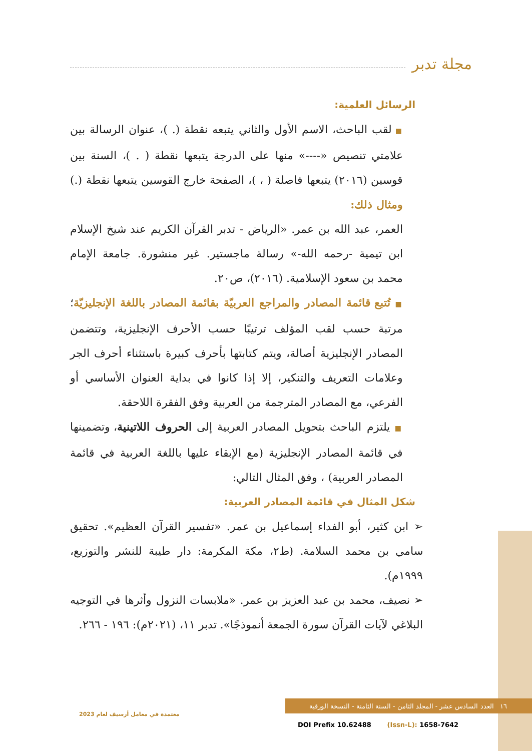مجلة تدبر
الرسائل العلمية:
■ لقب الباحث، الاسم الأول والثاني يتبعه نقطة (. )، عنوان الرسالة بين علامتي تنصيص «----» منها على الدرجة يتبعها نقطة ( . )، السنة بين قوسين (٢٠١٦) يتبعها فاصلة ( ، )، الصفحة خارج القوسين يتبعها نقطة (.) ومثال ذلك:
العمر، عبد الله بن عمر. «الرياض - تدبر القرآن الكريم عند شيخ الإسلام ابن تيمية -رحمه الله-» رسالة ماجستير. غير منشورة. جامعة الإمام محمد بن سعود الإسلامية. (٢٠١٦)، ص٢٠.
■ تُتبع قائمة المصادر والمراجع العربيّة بقائمة المصادر باللغة الإنجليزيّة؛ مرتبة حسب لقب المؤلف ترتيبًا حسب الأحرف الإنجليزية، وتتضمن المصادر الإنجليزية أصالة، ويتم كتابتها بأحرف كبيرة باستثناء أحرف الجر وعلامات التعريف والتنكير، إلا إذا كانوا في بداية العنوان الأساسي أو الفرعي، مع المصادر المترجمة من العربية وفق الفقرة اللاحقة.
■ يلتزم الباحث بتحويل المصادر العربية إلى الحروف اللاتينية، وتضمينها في قائمة المصادر الإنجليزية (مع الإبقاء عليها باللغة العربية في قائمة المصادر العربية) ، وفق المثال التالي:
شكل المثال في قائمة المصادر العربية:
➢ ابن كثير، أبو الفداء إسماعيل بن عمر. «تفسير القرآن العظيم». تحقيق سامي بن محمد السلامة. (ط٢، مكة المكرمة: دار طيبة للنشر والتوزيع، ١٩٩٩م).
➢ نصيف، محمد بن عبد العزيز بن عمر. «ملابسات النزول وأثرها في التوجيه البلاغي لآيات القرآن سورة الجمعة أنموذجًا». تدبر ١١، (٢٠٢١م): ١٩٦ - ٢٦٦.
١٦ العدد السادس عشر - المجلد الثامن - السنة الثامنة - النسخة الورقية
معتمدة في معامل أرسيف لعام 2023
DOI Prefix 10.62488 (Issn-L): 1658-7642